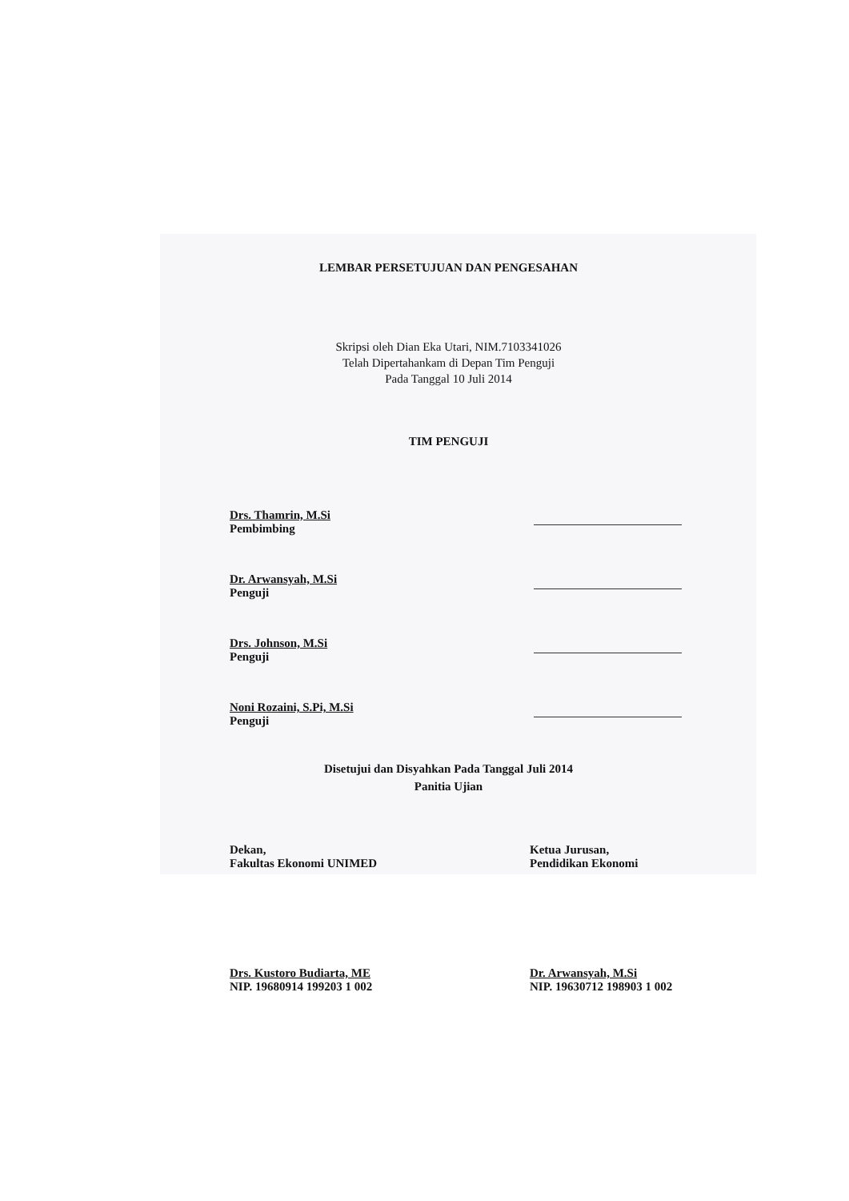LEMBAR PERSETUJUAN DAN PENGESAHAN
Skripsi oleh Dian Eka Utari, NIM.7103341026
Telah Dipertahankam di Depan Tim Penguji
Pada Tanggal 10 Juli 2014
TIM PENGUJI
Drs. Thamrin, M.Si
Pembimbing
Dr. Arwansyah, M.Si
Penguji
Drs. Johnson, M.Si
Penguji
Noni Rozaini, S.Pi, M.Si
Penguji
Disetujui dan Disyahkan Pada Tanggal Juli 2014
Panitia Ujian
Dekan,
Fakultas Ekonomi UNIMED
Drs. Kustoro Budiarta, ME
NIP. 19680914 199203 1 002
Ketua Jurusan,
Pendidikan Ekonomi
Dr. Arwansyah, M.Si
NIP. 19630712 198903 1 002